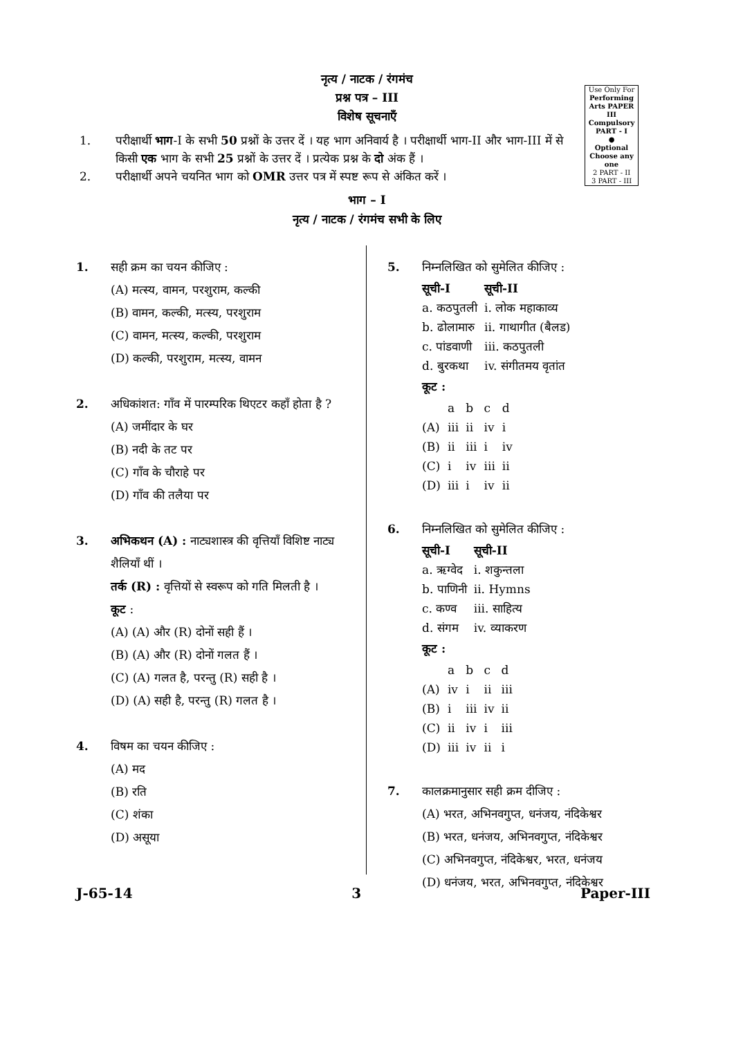नृत्य / नाटक / रंगमंच
प्रश्न पत्र – III
विशेष सूचनाएँ
Use Only For
Performing Arts PAPER III
Compulsory PART - I
●
Optional Choose any one
2 PART - II
3 PART - III
1. परीक्षार्थी भाग-I के सभी 50 प्रश्नों के उत्तर दें । यह भाग अनिवार्य है । परीक्षार्थी भाग-II और भाग-III में से किसी एक भाग के सभी 25 प्रश्नों के उत्तर दें । प्रत्येक प्रश्न के दो अंक हैं ।
2. परीक्षार्थी अपने चयनित भाग को OMR उत्तर पत्र में स्पष्ट रूप से अंकित करें ।
भाग – I
नृत्य / नाटक / रंगमंच सभी के लिए
1. सही क्रम का चयन कीजिए :
(A) मत्स्य, वामन, परशुराम, कल्की
(B) वामन, कल्की, मत्स्य, परशुराम
(C) वामन, मत्स्य, कल्की, परशुराम
(D) कल्की, परशुराम, मत्स्य, वामन
2. अधिकांशत: गाँव में पारम्परिक थिएटर कहाँ होता है ?
(A) जमींदार के घर
(B) नदी के तट पर
(C) गाँव के चौराहे पर
(D) गाँव की तलैया पर
3. अभिकथन (A) : नाट्यशास्त्र की वृत्तियाँ विशिष्ट नाट्य शैलियाँ थीं ।
तर्क (R) : वृत्तियों से स्वरूप को गति मिलती है ।
कूट :
(A) (A) और (R) दोनों सही हैं ।
(B) (A) और (R) दोनों गलत हैं ।
(C) (A) गलत है, परन्तु (R) सही है ।
(D) (A) सही है, परन्तु (R) गलत है ।
4. विषम का चयन कीजिए :
(A) मद
(B) रति
(C) शंका
(D) असूया
5. निम्नलिखित को सुमेलित कीजिए :
| सूची-I | सूची-II |
| --- | --- |
| a. कठपुतली | i. लोक महाकाव्य |
| b. ढोलामारु | ii. गाथागीत (बैलड) |
| c. पांडवाणी | iii. कठपुतली |
| d. बुरकथा | iv. संगीतमय वृतांत |
कूट :
| | a | b | c | d |
| (A) | iii | ii | iv | i |
| (B) | ii | iii | i | iv |
| (C) | i | iv | iii | ii |
| (D) | iii | i | iv | ii |
6. निम्नलिखित को सुमेलित कीजिए :
| सूची-I | सूची-II |
| --- | --- |
| a. ऋग्वेद | i. शकुन्तला |
| b. पाणिनी | ii. Hymns |
| c. कण्व | iii. साहित्य |
| d. संगम | iv. व्याकरण |
कूट :
| | a | b | c | d |
| (A) | iv | i | ii | iii |
| (B) | i | iii | iv | ii |
| (C) | ii | iv | i | iii |
| (D) | iii | iv | ii | i |
7. कालक्रमानुसार सही क्रम दीजिए :
(A) भरत, अभिनवगुप्त, धनंजय, नंदिकेश्वर
(B) भरत, धनंजय, अभिनवगुप्त, नंदिकेश्वर
(C) अभिनवगुप्त, नंदिकेश्वर, भरत, धनंजय
(D) धनंजय, भरत, अभिनवगुप्त, नंदिकेश्वर
J-65-14 3 Paper-III